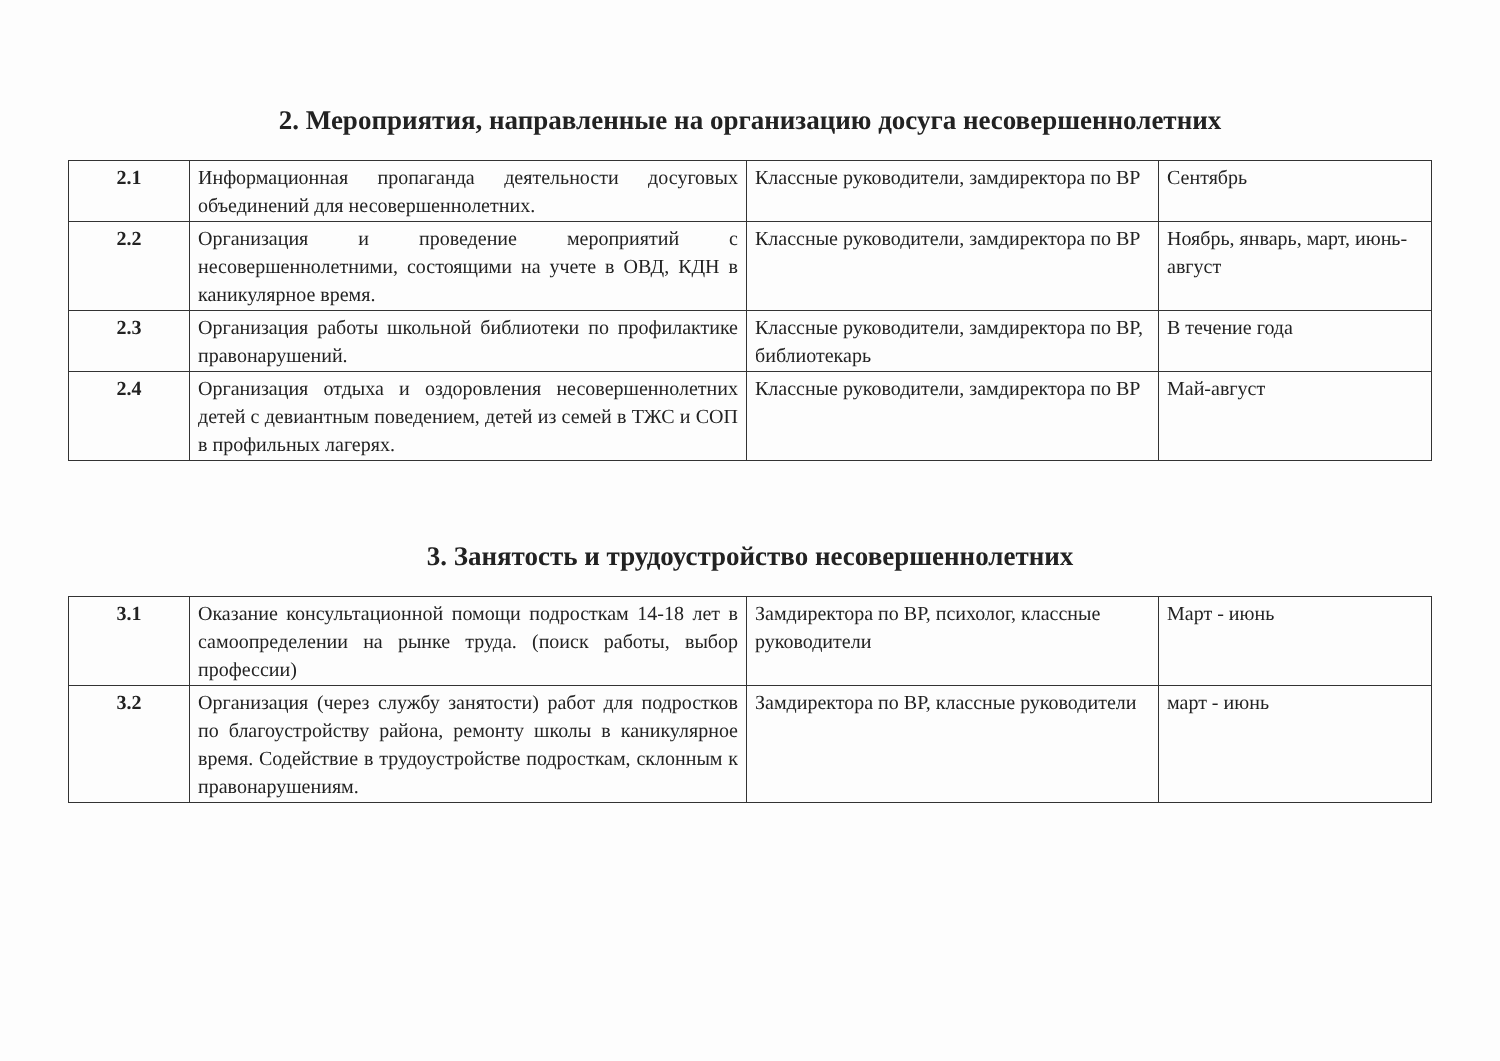2. Мероприятия, направленные на организацию досуга несовершеннолетних
| 2.1 | Информационная пропаганда деятельности досуговых объединений для несовершеннолетних. | Классные руководители, замдиректора по ВР | Сентябрь |
| 2.2 | Организация и проведение мероприятий с несовершеннолетними, состоящими на учете в ОВД, КДН в каникулярное время. | Классные руководители, замдиректора по ВР | Ноябрь, январь, март, июнь-август |
| 2.3 | Организация работы школьной библиотеки по профилактике правонарушений. | Классные руководители, замдиректора по ВР, библиотекарь | В течение года |
| 2.4 | Организация отдыха и оздоровления несовершеннолетних детей с девиантным поведением, детей из семей в ТЖС и СОП в профильных лагерях. | Классные руководители, замдиректора по ВР | Май-август |
3. Занятость и трудоустройство несовершеннолетних
| 3.1 | Оказание консультационной помощи подросткам 14-18 лет в самоопределении на рынке труда. (поиск работы, выбор профессии) | Замдиректора по ВР, психолог, классные руководители | Март - июнь |
| 3.2 | Организация (через службу занятости) работ для подростков по благоустройству района, ремонту школы в каникулярное время. Содействие в трудоустройстве подросткам, склонным к правонарушениям. | Замдиректора по ВР, классные руководители | март - июнь |